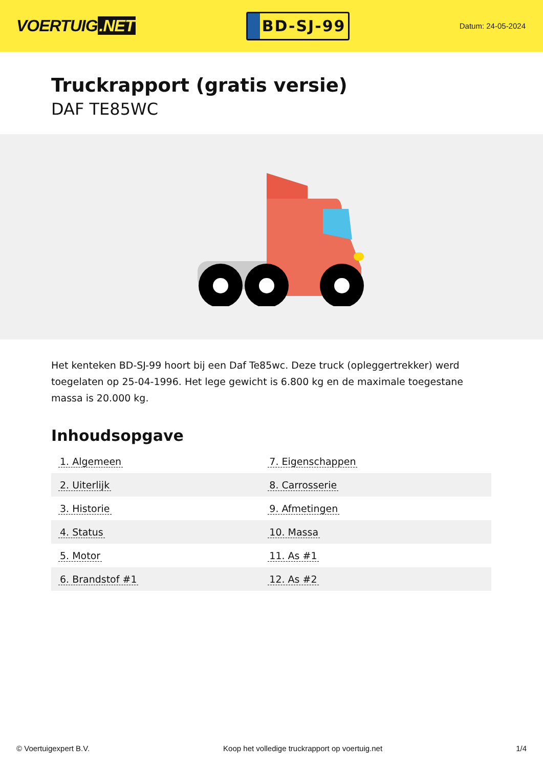VOERTUIG.NET
BD-SJ-99
Datum: 24-05-2024
Truckrapport (gratis versie)
DAF TE85WC
Het kenteken BD-SJ-99 hoort bij een Daf Te85wc. Deze truck (opleggertrekker) werd toegelaten op 25-04-1996. Het lege gewicht is 6.800 kg en de maximale toegestane massa is 20.000 kg.
Inhoudsopgave
| 1. Algemeen | 7. Eigenschappen |
| 2. Uiterlijk | 8. Carrosserie |
| 3. Historie | 9. Afmetingen |
| 4. Status | 10. Massa |
| 5. Motor | 11. As #1 |
| 6. Brandstof #1 | 12. As #2 |
© Voertuigexpert B.V. Koop het volledige truckrapport op voertuig.net 1/4